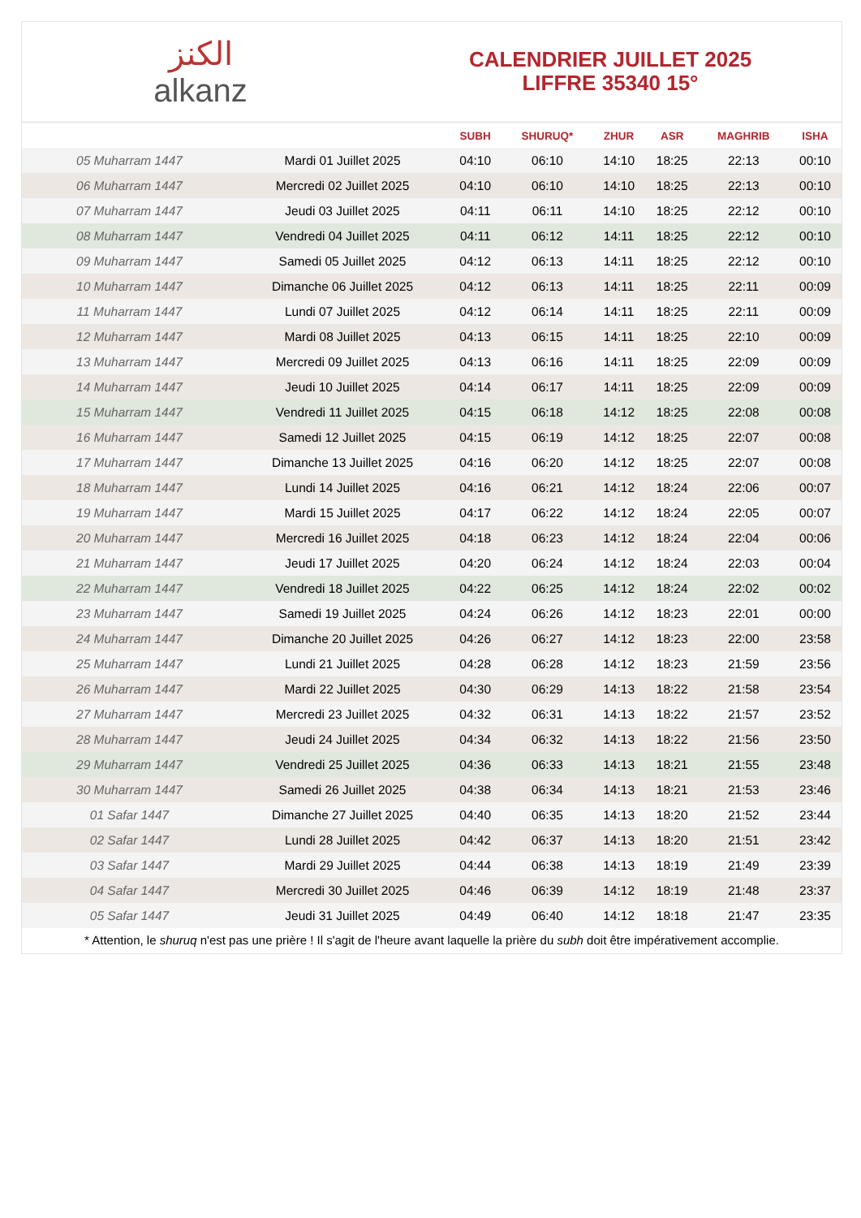الكنز
alkanz
CALENDRIER JUILLET 2025
LIFFRE 35340 15°
| | | SUBH | SHURUQ* | ZHUR | ASR | MAGHRIB | ISHA |
| --- | --- | --- | --- | --- | --- | --- | --- |
| 05 Muharram 1447 | Mardi 01 Juillet 2025 | 04:10 | 06:10 | 14:10 | 18:25 | 22:13 | 00:10 |
| 06 Muharram 1447 | Mercredi 02 Juillet 2025 | 04:10 | 06:10 | 14:10 | 18:25 | 22:13 | 00:10 |
| 07 Muharram 1447 | Jeudi 03 Juillet 2025 | 04:11 | 06:11 | 14:10 | 18:25 | 22:12 | 00:10 |
| 08 Muharram 1447 | Vendredi 04 Juillet 2025 | 04:11 | 06:12 | 14:11 | 18:25 | 22:12 | 00:10 |
| 09 Muharram 1447 | Samedi 05 Juillet 2025 | 04:12 | 06:13 | 14:11 | 18:25 | 22:12 | 00:10 |
| 10 Muharram 1447 | Dimanche 06 Juillet 2025 | 04:12 | 06:13 | 14:11 | 18:25 | 22:11 | 00:09 |
| 11 Muharram 1447 | Lundi 07 Juillet 2025 | 04:12 | 06:14 | 14:11 | 18:25 | 22:11 | 00:09 |
| 12 Muharram 1447 | Mardi 08 Juillet 2025 | 04:13 | 06:15 | 14:11 | 18:25 | 22:10 | 00:09 |
| 13 Muharram 1447 | Mercredi 09 Juillet 2025 | 04:13 | 06:16 | 14:11 | 18:25 | 22:09 | 00:09 |
| 14 Muharram 1447 | Jeudi 10 Juillet 2025 | 04:14 | 06:17 | 14:11 | 18:25 | 22:09 | 00:09 |
| 15 Muharram 1447 | Vendredi 11 Juillet 2025 | 04:15 | 06:18 | 14:12 | 18:25 | 22:08 | 00:08 |
| 16 Muharram 1447 | Samedi 12 Juillet 2025 | 04:15 | 06:19 | 14:12 | 18:25 | 22:07 | 00:08 |
| 17 Muharram 1447 | Dimanche 13 Juillet 2025 | 04:16 | 06:20 | 14:12 | 18:25 | 22:07 | 00:08 |
| 18 Muharram 1447 | Lundi 14 Juillet 2025 | 04:16 | 06:21 | 14:12 | 18:24 | 22:06 | 00:07 |
| 19 Muharram 1447 | Mardi 15 Juillet 2025 | 04:17 | 06:22 | 14:12 | 18:24 | 22:05 | 00:07 |
| 20 Muharram 1447 | Mercredi 16 Juillet 2025 | 04:18 | 06:23 | 14:12 | 18:24 | 22:04 | 00:06 |
| 21 Muharram 1447 | Jeudi 17 Juillet 2025 | 04:20 | 06:24 | 14:12 | 18:24 | 22:03 | 00:04 |
| 22 Muharram 1447 | Vendredi 18 Juillet 2025 | 04:22 | 06:25 | 14:12 | 18:24 | 22:02 | 00:02 |
| 23 Muharram 1447 | Samedi 19 Juillet 2025 | 04:24 | 06:26 | 14:12 | 18:23 | 22:01 | 00:00 |
| 24 Muharram 1447 | Dimanche 20 Juillet 2025 | 04:26 | 06:27 | 14:12 | 18:23 | 22:00 | 23:58 |
| 25 Muharram 1447 | Lundi 21 Juillet 2025 | 04:28 | 06:28 | 14:12 | 18:23 | 21:59 | 23:56 |
| 26 Muharram 1447 | Mardi 22 Juillet 2025 | 04:30 | 06:29 | 14:13 | 18:22 | 21:58 | 23:54 |
| 27 Muharram 1447 | Mercredi 23 Juillet 2025 | 04:32 | 06:31 | 14:13 | 18:22 | 21:57 | 23:52 |
| 28 Muharram 1447 | Jeudi 24 Juillet 2025 | 04:34 | 06:32 | 14:13 | 18:22 | 21:56 | 23:50 |
| 29 Muharram 1447 | Vendredi 25 Juillet 2025 | 04:36 | 06:33 | 14:13 | 18:21 | 21:55 | 23:48 |
| 30 Muharram 1447 | Samedi 26 Juillet 2025 | 04:38 | 06:34 | 14:13 | 18:21 | 21:53 | 23:46 |
| 01 Safar 1447 | Dimanche 27 Juillet 2025 | 04:40 | 06:35 | 14:13 | 18:20 | 21:52 | 23:44 |
| 02 Safar 1447 | Lundi 28 Juillet 2025 | 04:42 | 06:37 | 14:13 | 18:20 | 21:51 | 23:42 |
| 03 Safar 1447 | Mardi 29 Juillet 2025 | 04:44 | 06:38 | 14:13 | 18:19 | 21:49 | 23:39 |
| 04 Safar 1447 | Mercredi 30 Juillet 2025 | 04:46 | 06:39 | 14:12 | 18:19 | 21:48 | 23:37 |
| 05 Safar 1447 | Jeudi 31 Juillet 2025 | 04:49 | 06:40 | 14:12 | 18:18 | 21:47 | 23:35 |
* Attention, le shuruq n'est pas une prière ! Il s'agit de l'heure avant laquelle la prière du subh doit être impérativement accomplie.